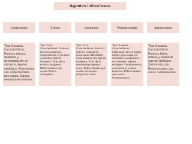Agentes infecciosos
Colibacilosis
Tipo: Bacteria . Características: Provoca diarrea, debilidad y deshidratación en corderos. Agente etiológico: Escherichia coli. Enfermedades que causa: Diarrea neonatal en corderos.
Ectima
Tipo: Virus . Características: Produce lesiones cutáneas, especialmente en la boca y pezuñas. Agente etiológico: Virus de la ectima contagiosa. Enfermedades que causa: Ectima contagioso.
Neumonía
Tipo: Virus . Características: Afecta el sistema respiratorio, provocando dificultades respiratorias y tos. Agente etiológico: Virus de la neumonía progresiva ovina. Enfermedades que causa: Neumonía progresiva ovina.
Pododermatitis
Tipo: Bacteria . Características: Inflamación de los tejidos del pie, provocada por suciedad o condiciones de humedad. Agente etiológico: Fusobacterium necrophorum y otras bacterias. Enfermedades que causa: Pododermatitis.
Salmonelosis
Tipo: Bacteria . Características: Provoca fiebre, diarrea y debilidad. Agente etiológico: Salmonella spp. Enfermedades que causa: Salmonelosis.